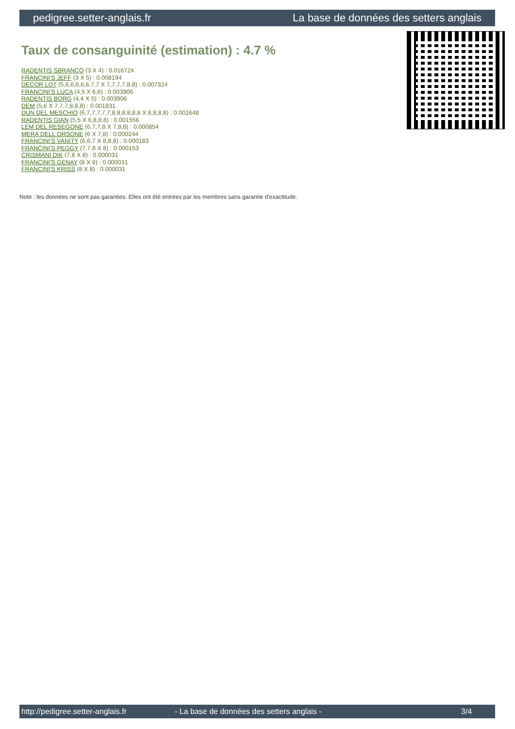pedigree.setter-anglais.fr La base de données des setters anglais
Taux de consanguinité (estimation) : 4.7 %
RADENTIS SBRANCO (3 X 4) : 0.016724
FRANCINI'S JEFF (3 X 5) : 0.008194
DECOR LOT (5,6,6,6,6,6,7,7 X 7,7,7,7,8,8) : 0.007324
FRANCINI'S LUCA (4,5 X 6,6) : 0.003906
RADENTIS BORG (4,4 X 5) : 0.003906
DEM (5,6 X 7,7,7,8,8,8) : 0.001831
DUN DEL MESCHIO (6,7,7,7,7,7,8,8,8,8,8,8 X 8,8,8,8) : 0.001648
RADENTIS GIAN (5,5 X 6,8,8,8) : 0.001556
LEM DEL RESEGONE (6,7,7,8 X 7,8,8) : 0.000854
MERA DELL ORSONE (6 X 7,8) : 0.000244
FRANCINI'S VANITY (6,6,7 X 8,8,8) : 0.000183
FRANCINI'S PEGGY (7,7,8 X 8) : 0.000153
CRISMANI DIK (7,8 X 8) : 0.000031
FRANCINI'S GENAY (8 X 8) : 0.000031
FRANCINI'S KRISS (8 X 8) : 0.000031
Note : les données ne sont pas garanties. Elles ont été entrées par les membres sans garantie d'exactitude.
http://pedigree.setter-anglais.fr - La base de données des setters anglais - 3/4